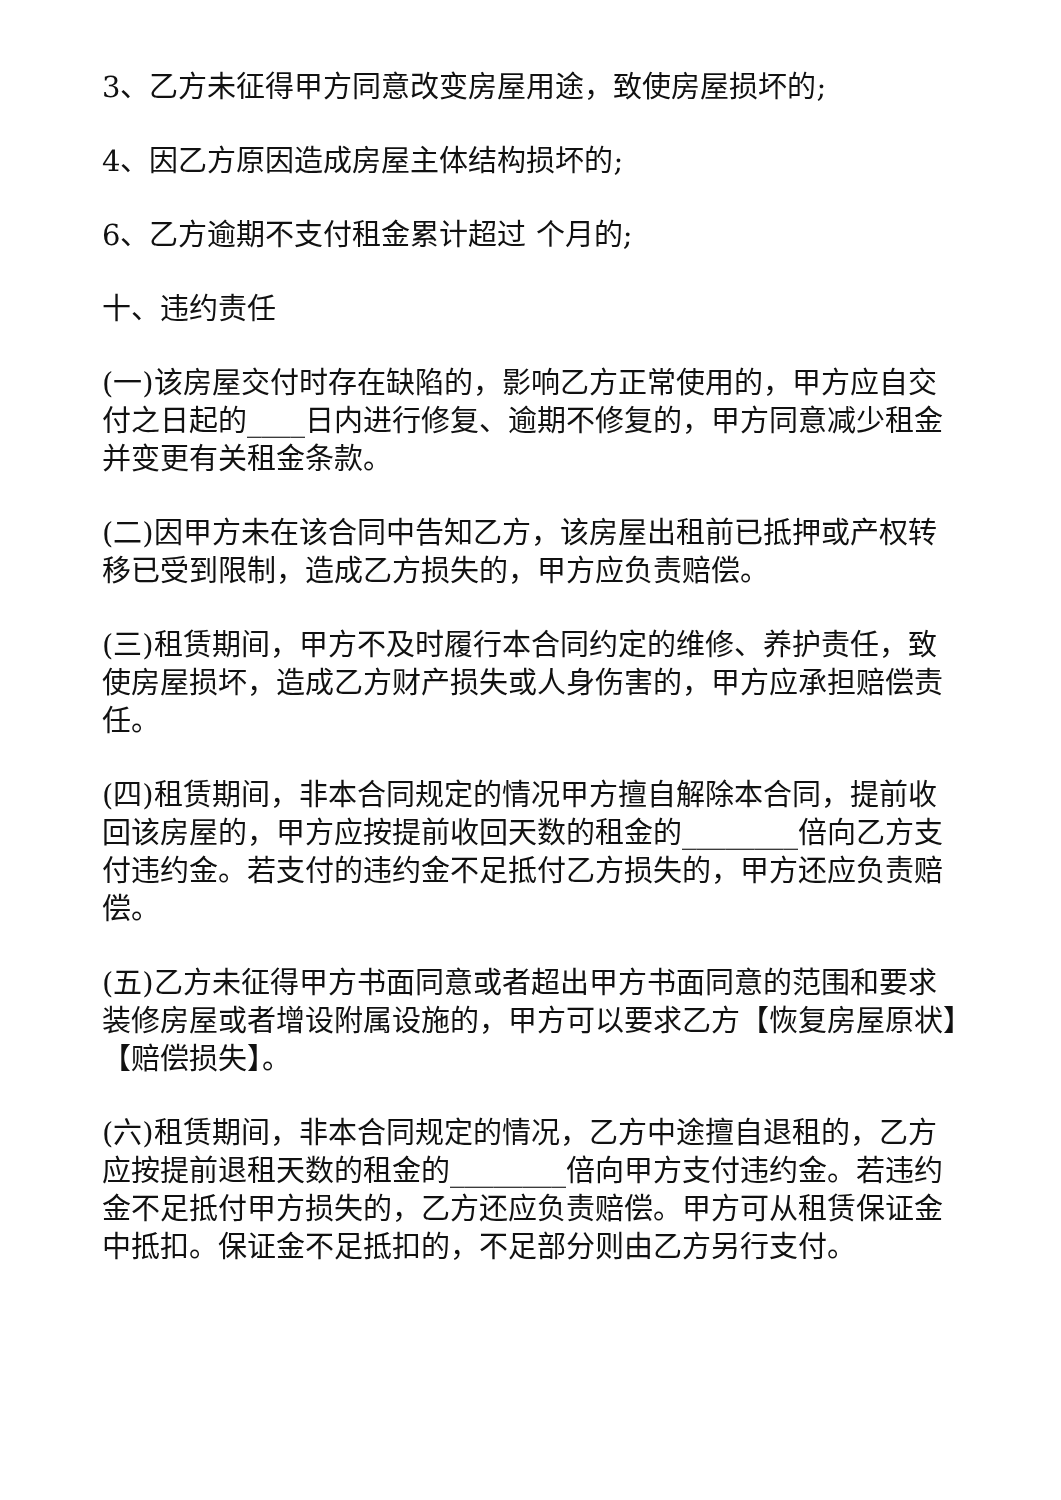3、乙方未征得甲方同意改变房屋用途，致使房屋损坏的;
4、因乙方原因造成房屋主体结构损坏的;
6、乙方逾期不支付租金累计超过 个月的;
十、违约责任
(一)该房屋交付时存在缺陷的，影响乙方正常使用的，甲方应自交付之日起的____日内进行修复、逾期不修复的，甲方同意减少租金并变更有关租金条款。
(二)因甲方未在该合同中告知乙方，该房屋出租前已抵押或产权转移已受到限制，造成乙方损失的，甲方应负责赔偿。
(三)租赁期间，甲方不及时履行本合同约定的维修、养护责任，致使房屋损坏，造成乙方财产损失或人身伤害的，甲方应承担赔偿责任。
(四)租赁期间，非本合同规定的情况甲方擅自解除本合同，提前收回该房屋的，甲方应按提前收回天数的租金的________倍向乙方支付违约金。若支付的违约金不足抵付乙方损失的，甲方还应负责赔偿。
(五)乙方未征得甲方书面同意或者超出甲方书面同意的范围和要求装修房屋或者增设附属设施的，甲方可以要求乙方【恢复房屋原状】【赔偿损失】。
(六)租赁期间，非本合同规定的情况，乙方中途擅自退租的，乙方应按提前退租天数的租金的________倍向甲方支付违约金。若违约金不足抵付甲方损失的，乙方还应负责赔偿。甲方可从租赁保证金中抵扣。保证金不足抵扣的，不足部分则由乙方另行支付。